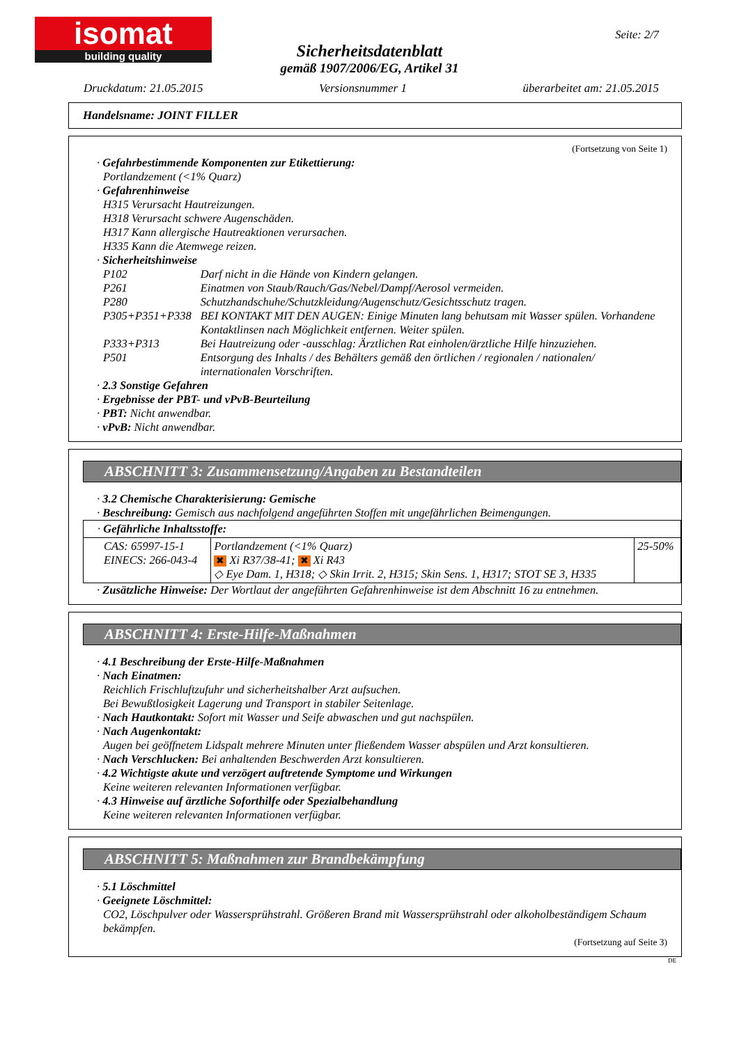isomat
building quality
Seite: 2/7
Sicherheitsdatenblatt
gemäß 1907/2006/EG, Artikel 31
Druckdatum: 21.05.2015 Versionsnummer 1 überarbeitet am: 21.05.2015
Handelsname: JOINT FILLER
(Fortsetzung von Seite 1)
· Gefahrbestimmende Komponenten zur Etikettierung:
Portlandzement (<1% Quarz)
· Gefahrenhinweise
H315 Verursacht Hautreizungen.
H318 Verursacht schwere Augenschäden.
H317 Kann allergische Hautreaktionen verursachen.
H335 Kann die Atemwege reizen.
· Sicherheitshinweise
| P102 | Darf nicht in die Hände von Kindern gelangen. |
| P261 | Einatmen von Staub/Rauch/Gas/Nebel/Dampf/Aerosol vermeiden. |
| P280 | Schutzhandschuhe/Schutzkleidung/Augenschutz/Gesichtsschutz tragen. |
| P305+P351+P338 | BEI KONTAKT MIT DEN AUGEN: Einige Minuten lang behutsam mit Wasser spülen. Vorhandene Kontaktlinsen nach Möglichkeit entfernen. Weiter spülen. |
| P333+P313 | Bei Hautreizung oder -ausschlag: Ärztlichen Rat einholen/ärztliche Hilfe hinzuziehen. |
| P501 | Entsorgung des Inhalts / des Behälters gemäß den örtlichen / regionalen / nationalen/ internationalen Vorschriften. |
· 2.3 Sonstige Gefahren
· Ergebnisse der PBT- und vPvB-Beurteilung
· PBT: Nicht anwendbar.
· vPvB: Nicht anwendbar.
ABSCHNITT 3: Zusammensetzung/Angaben zu Bestandteilen
· 3.2 Chemische Charakterisierung: Gemische
· Beschreibung: Gemisch aus nachfolgend angeführten Stoffen mit ungefährlichen Beimengungen.
| · Gefährliche Inhaltsstoffe: | | |
| CAS: 65997-15-1 EINECS: 266-043-4 | Portlandzement (<1% Quarz) ✖ Xi R37/38-41; ✖ Xi R43 ◇ Eye Dam. 1, H318; ◇ Skin Irrit. 2, H315; Skin Sens. 1, H317; STOT SE 3, H335 | 25-50% |
· Zusätzliche Hinweise: Der Wortlaut der angeführten Gefahrenhinweise ist dem Abschnitt 16 zu entnehmen.
ABSCHNITT 4: Erste-Hilfe-Maßnahmen
· 4.1 Beschreibung der Erste-Hilfe-Maßnahmen
· Nach Einatmen:
Reichlich Frischluftzufuhr und sicherheitshalber Arzt aufsuchen.
Bei Bewußtlosigkeit Lagerung und Transport in stabiler Seitenlage.
· Nach Hautkontakt: Sofort mit Wasser und Seife abwaschen und gut nachspülen.
· Nach Augenkontakt:
Augen bei geöffnetem Lidspalt mehrere Minuten unter fließendem Wasser abspülen und Arzt konsultieren.
· Nach Verschlucken: Bei anhaltenden Beschwerden Arzt konsultieren.
· 4.2 Wichtigste akute und verzögert auftretende Symptome und Wirkungen
Keine weiteren relevanten Informationen verfügbar.
· 4.3 Hinweise auf ärztliche Soforthilfe oder Spezialbehandlung
Keine weiteren relevanten Informationen verfügbar.
ABSCHNITT 5: Maßnahmen zur Brandbekämpfung
· 5.1 Löschmittel
· Geeignete Löschmittel:
CO2, Löschpulver oder Wassersprühstrahl. Größeren Brand mit Wassersprühstrahl oder alkoholbeständigem Schaum bekämpfen.
(Fortsetzung auf Seite 3)
DE